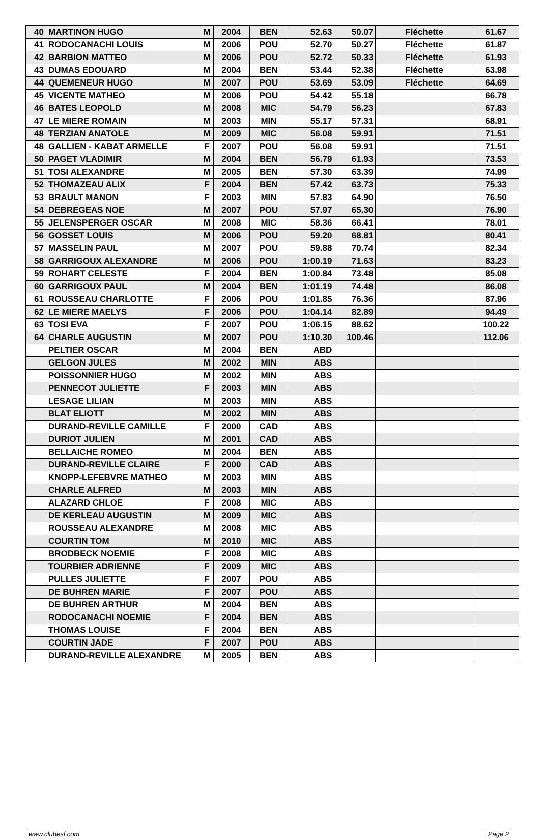| 40 | MARTINON HUGO | M | 2004 | BEN | 52.63 | 50.07 | Fléchette | 61.67 |
| 41 | RODOCANACHI LOUIS | M | 2006 | POU | 52.70 | 50.27 | Fléchette | 61.87 |
| 42 | BARBION MATTEO | M | 2006 | POU | 52.72 | 50.33 | Fléchette | 61.93 |
| 43 | DUMAS EDOUARD | M | 2004 | BEN | 53.44 | 52.38 | Fléchette | 63.98 |
| 44 | QUEMENEUR HUGO | M | 2007 | POU | 53.69 | 53.09 | Fléchette | 64.69 |
| 45 | VICENTE MATHEO | M | 2006 | POU | 54.42 | 55.18 | | 66.78 |
| 46 | BATES LEOPOLD | M | 2008 | MIC | 54.79 | 56.23 | | 67.83 |
| 47 | LE MIERE ROMAIN | M | 2003 | MIN | 55.17 | 57.31 | | 68.91 |
| 48 | TERZIAN ANATOLE | M | 2009 | MIC | 56.08 | 59.91 | | 71.51 |
| 48 | GALLIEN - KABAT ARMELLE | F | 2007 | POU | 56.08 | 59.91 | | 71.51 |
| 50 | PAGET VLADIMIR | M | 2004 | BEN | 56.79 | 61.93 | | 73.53 |
| 51 | TOSI ALEXANDRE | M | 2005 | BEN | 57.30 | 63.39 | | 74.99 |
| 52 | THOMAZEAU ALIX | F | 2004 | BEN | 57.42 | 63.73 | | 75.33 |
| 53 | BRAULT MANON | F | 2003 | MIN | 57.83 | 64.90 | | 76.50 |
| 54 | DEBREGEAS NOE | M | 2007 | POU | 57.97 | 65.30 | | 76.90 |
| 55 | JELENSPERGER OSCAR | M | 2008 | MIC | 58.36 | 66.41 | | 78.01 |
| 56 | GOSSET LOUIS | M | 2006 | POU | 59.20 | 68.81 | | 80.41 |
| 57 | MASSELIN PAUL | M | 2007 | POU | 59.88 | 70.74 | | 82.34 |
| 58 | GARRIGOUX ALEXANDRE | M | 2006 | POU | 1:00.19 | 71.63 | | 83.23 |
| 59 | ROHART CELESTE | F | 2004 | BEN | 1:00.84 | 73.48 | | 85.08 |
| 60 | GARRIGOUX PAUL | M | 2004 | BEN | 1:01.19 | 74.48 | | 86.08 |
| 61 | ROUSSEAU CHARLOTTE | F | 2006 | POU | 1:01.85 | 76.36 | | 87.96 |
| 62 | LE MIERE MAELYS | F | 2006 | POU | 1:04.14 | 82.89 | | 94.49 |
| 63 | TOSI EVA | F | 2007 | POU | 1:06.15 | 88.62 | | 100.22 |
| 64 | CHARLE AUGUSTIN | M | 2007 | POU | 1:10.30 | 100.46 | | 112.06 |
| | PELTIER OSCAR | M | 2004 | BEN | ABD | | | |
| | GELGON JULES | M | 2002 | MIN | ABS | | | |
| | POISSONNIER HUGO | M | 2002 | MIN | ABS | | | |
| | PENNECOT JULIETTE | F | 2003 | MIN | ABS | | | |
| | LESAGE LILIAN | M | 2003 | MIN | ABS | | | |
| | BLAT ELIOTT | M | 2002 | MIN | ABS | | | |
| | DURAND-REVILLE CAMILLE | F | 2000 | CAD | ABS | | | |
| | DURIOT JULIEN | M | 2001 | CAD | ABS | | | |
| | BELLAICHE ROMEO | M | 2004 | BEN | ABS | | | |
| | DURAND-REVILLE CLAIRE | F | 2000 | CAD | ABS | | | |
| | KNOPP-LEFEBVRE MATHEO | M | 2003 | MIN | ABS | | | |
| | CHARLE ALFRED | M | 2003 | MIN | ABS | | | |
| | ALAZARD CHLOE | F | 2008 | MIC | ABS | | | |
| | DE KERLEAU AUGUSTIN | M | 2009 | MIC | ABS | | | |
| | ROUSSEAU ALEXANDRE | M | 2008 | MIC | ABS | | | |
| | COURTIN TOM | M | 2010 | MIC | ABS | | | |
| | BRODBECK NOEMIE | F | 2008 | MIC | ABS | | | |
| | TOURBIER ADRIENNE | F | 2009 | MIC | ABS | | | |
| | PULLES JULIETTE | F | 2007 | POU | ABS | | | |
| | DE BUHREN MARIE | F | 2007 | POU | ABS | | | |
| | DE BUHREN ARTHUR | M | 2004 | BEN | ABS | | | |
| | RODOCANACHI NOEMIE | F | 2004 | BEN | ABS | | | |
| | THOMAS LOUISE | F | 2004 | BEN | ABS | | | |
| | COURTIN JADE | F | 2007 | POU | ABS | | | |
| | DURAND-REVILLE ALEXANDRE | M | 2005 | BEN | ABS | | | |
www.clubesf.com Page 2